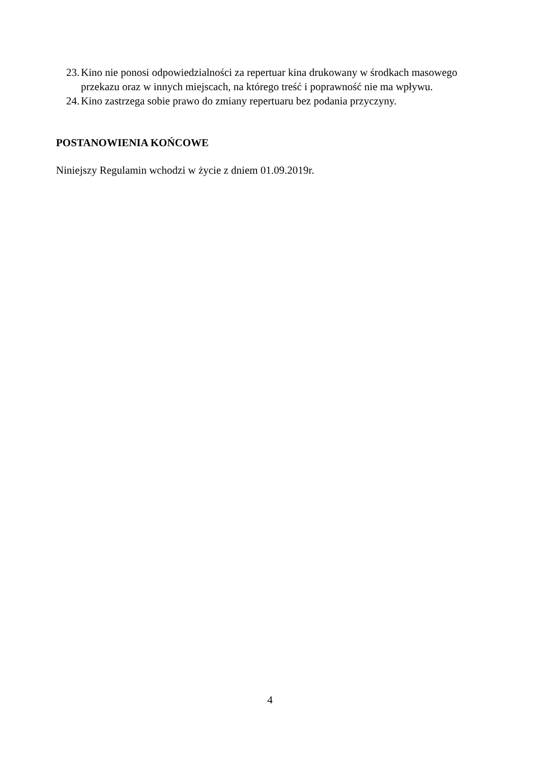23. Kino nie ponosi odpowiedzialności za repertuar kina drukowany w środkach masowego przekazu oraz w innych miejscach, na którego treść i poprawność nie ma wpływu.
24. Kino zastrzega sobie prawo do zmiany repertuaru bez podania przyczyny.
POSTANOWIENIA KOŃCOWE
Niniejszy Regulamin wchodzi w życie z dniem 01.09.2019r.
4